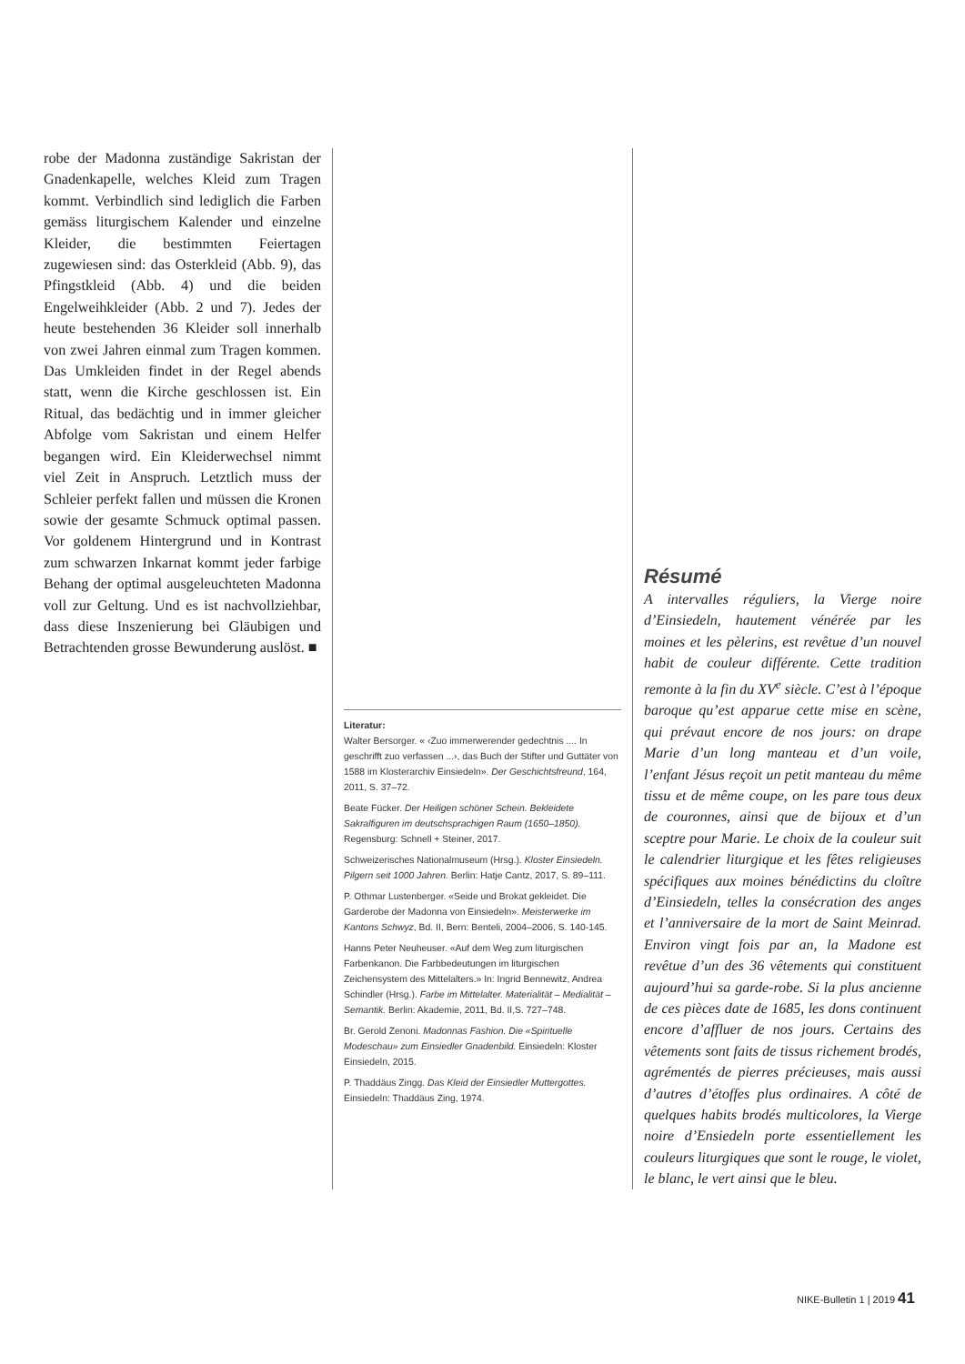robe der Madonna zuständige Sakristan der Gnadenkapelle, welches Kleid zum Tragen kommt. Verbindlich sind lediglich die Farben gemäss liturgischem Kalender und einzelne Kleider, die bestimmten Feiertagen zugewiesen sind: das Osterkleid (Abb. 9), das Pfingstkleid (Abb. 4) und die beiden Engelweihkleider (Abb. 2 und 7). Jedes der heute bestehenden 36 Kleider soll innerhalb von zwei Jahren einmal zum Tragen kommen. Das Umkleiden findet in der Regel abends statt, wenn die Kirche geschlossen ist. Ein Ritual, das bedächtig und in immer gleicher Abfolge vom Sakristan und einem Helfer begangen wird. Ein Kleiderwechsel nimmt viel Zeit in Anspruch. Letztlich muss der Schleier perfekt fallen und müssen die Kronen sowie der gesamte Schmuck optimal passen. Vor goldenem Hintergrund und in Kontrast zum schwarzen Inkarnat kommt jeder farbige Behang der optimal ausgeleuchteten Madonna voll zur Geltung. Und es ist nachvollziehbar, dass diese Inszenierung bei Gläubigen und Betrachtenden grosse Bewunderung auslöst. ■
Literatur:
Walter Bersorger. « ‹Zuo immerwerender gedechtnis .... In geschrifft zuo verfassen ...›, das Buch der Stifter und Guttäter von 1588 im Klosterarchiv Einsiedeln». Der Geschichtsfreund, 164, 2011, S. 37–72.
Beate Fücker. Der Heiligen schöner Schein. Bekleidete Sakralfiguren im deutschsprachigen Raum (1650–1850). Regensburg: Schnell + Steiner, 2017.
Schweizerisches Nationalmuseum (Hrsg.). Kloster Einsiedeln. Pilgern seit 1000 Jahren. Berlin: Hatje Cantz, 2017, S. 89–111.
P. Othmar Lustenberger. «Seide und Brokat gekleidet. Die Garderobe der Madonna von Einsiedeln». Meisterwerke im Kantons Schwyz, Bd. II, Bern: Benteli, 2004–2006, S. 140-145.
Hanns Peter Neuheuser. «Auf dem Weg zum liturgischen Farbenkanon. Die Farbbedeutungen im liturgischen Zeichensystem des Mittelalters.» In: Ingrid Bennewitz, Andrea Schindler (Hrsg.). Farbe im Mittelalter. Materialität – Medialität – Semantik. Berlin: Akademie, 2011, Bd. II,S. 727–748.
Br. Gerold Zenoni. Madonnas Fashion. Die «Spirituelle Modeschau» zum Einsiedler Gnadenbild. Einsiedeln: Kloster Einsiedeln, 2015.
P. Thaddäus Zingg. Das Kleid der Einsiedler Muttergottes. Einsiedeln: Thaddäus Zing, 1974.
Résumé
A intervalles réguliers, la Vierge noire d’Einsiedeln, hautement vénérée par les moines et les pèlerins, est revêtue d’un nouvel habit de couleur différente. Cette tradition remonte à la fin du XV<sup>e</sup> siècle. C’est à l’époque baroque qu’est apparue cette mise en scène, qui prévaut encore de nos jours: on drape Marie d’un long manteau et d’un voile, l’enfant Jésus reçoit un petit manteau du même tissu et de même coupe, on les pare tous deux de couronnes, ainsi que de bijoux et d’un sceptre pour Marie. Le choix de la couleur suit le calendrier liturgique et les fêtes religieuses spécifiques aux moines bénédictins du cloître d’Einsiedeln, telles la consécration des anges et l’anniversaire de la mort de Saint Meinrad. Environ vingt fois par an, la Madone est revêtue d’un des 36 vêtements qui constituent aujourd’hui sa garde-robe. Si la plus ancienne de ces pièces date de 1685, les dons continuent encore d’affluer de nos jours. Certains des vêtements sont faits de tissus richement brodés, agrémentés de pierres précieuses, mais aussi d’autres d’étoffes plus ordinaires. A côté de quelques habits brodés multicolores, la Vierge noire d’Ensiedeln porte essentiellement les couleurs liturgiques que sont le rouge, le violet, le blanc, le vert ainsi que le bleu.
NIKE-Bulletin 1 | 2019 41